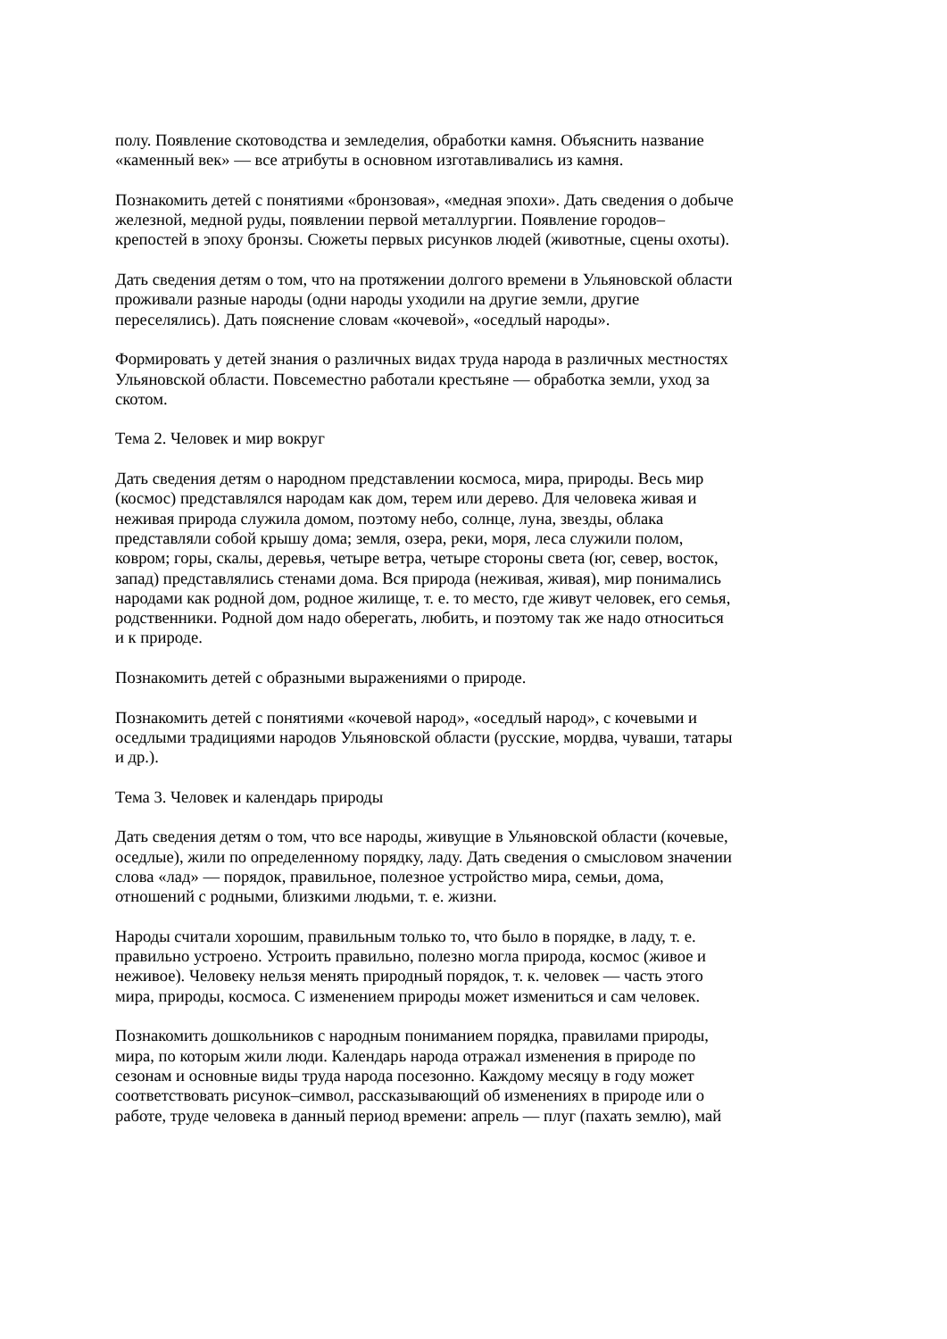полу. Появление скотоводства и земледелия, обработки камня. Объяснить название «каменный век» — все атрибуты в основном изготавливались из камня.
Познакомить детей с понятиями «бронзовая», «медная эпохи». Дать сведения о добыче железной, медной руды, появлении первой металлургии. Появление городов– крепостей в эпоху бронзы. Сюжеты первых рисунков людей (животные, сцены охоты).
Дать сведения детям о том, что на протяжении долгого времени в Ульяновской области проживали разные народы (одни народы уходили на другие земли, другие переселялись). Дать пояснение словам «кочевой», «оседлый народы».
Формировать у детей знания о различных видах труда народа в различных местностях Ульяновской области. Повсеместно работали крестьяне — обработка земли, уход за скотом.
Тема 2. Человек и мир вокруг
Дать сведения детям о народном представлении космоса, мира, природы. Весь мир (космос) представлялся народам как дом, терем или дерево. Для человека живая и неживая природа служила домом, поэтому небо, солнце, луна, звезды, облака представляли собой крышу дома; земля, озера, реки, моря, леса служили полом, ковром; горы, скалы, деревья, четыре ветра, четыре стороны света (юг, север, восток, запад) представлялись стенами дома. Вся природа (неживая, живая), мир понимались народами как родной дом, родное жилище, т. е. то место, где живут человек, его семья, родственники. Родной дом надо оберегать, любить, и поэтому так же надо относиться и к природе.
Познакомить детей с образными выражениями о природе.
Познакомить детей с понятиями «кочевой народ», «оседлый народ», с кочевыми и оседлыми традициями народов Ульяновской области (русские, мордва, чуваши, татары и др.).
Тема 3. Человек и календарь природы
Дать сведения детям о том, что все народы, живущие в Ульяновской области (кочевые, оседлые), жили по определенному порядку, ладу. Дать сведения о смысловом значении слова «лад» — порядок, правильное, полезное устройство мира, семьи, дома, отношений с родными, близкими людьми, т. е. жизни.
Народы считали хорошим, правильным только то, что было в порядке, в ладу, т. е. правильно устроено. Устроить правильно, полезно могла природа, космос (живое и неживое). Человеку нельзя менять природный порядок, т. к. человек — часть этого мира, природы, космоса. С изменением природы может измениться и сам человек.
Познакомить дошкольников с народным пониманием порядка, правилами природы, мира, по которым жили люди. Календарь народа отражал изменения в природе по сезонам и основные виды труда народа посезонно. Каждому месяцу в году может соответствовать рисунок–символ, рассказывающий об изменениях в природе или о работе, труде человека в данный период времени: апрель — плуг (пахать землю), май